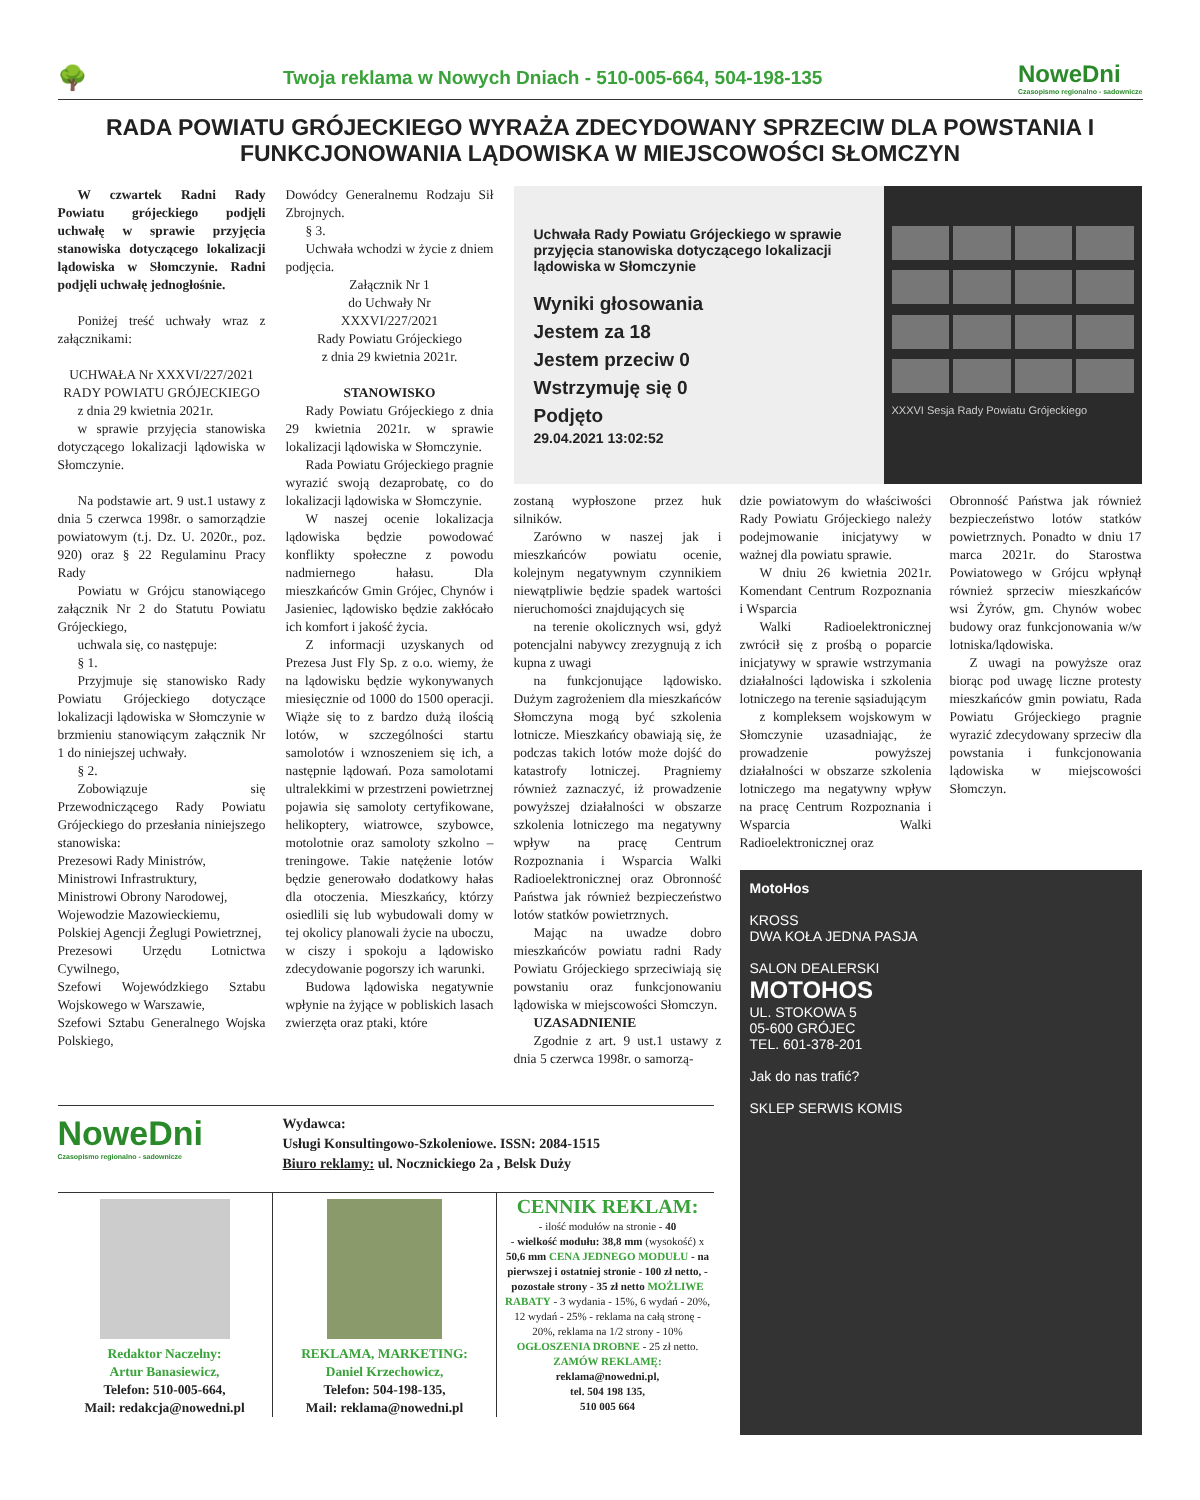🌳
Twoja reklama w Nowych Dniach - 510-005-664, 504-198-135
NoweDni
Czasopismo regionalno - sadownicze
RADA POWIATU GRÓJECKIEGO WYRAŻA ZDECYDOWANY SPRZECIW DLA POWSTANIA I FUNKCJONOWANIA LĄDOWISKA W MIEJSCOWOŚCI SŁOMCZYN
W czwartek Radni Rady Powiatu grójeckiego podjęli uchwałę w sprawie przyjęcia stanowiska dotyczącego lokalizacji lądowiska w Słomczynie. Radni podjęli uchwałę jednogłośnie.
Poniżej treść uchwały wraz z załącznikami:
UCHWAŁA Nr XXXVI/227/2021 RADY POWIATU GRÓJECKIEGO
z dnia 29 kwietnia 2021r.
w sprawie przyjęcia stanowiska dotyczącego lokalizacji lądowiska w Słomczynie.
Na podstawie art. 9 ust.1 ustawy z dnia 5 czerwca 1998r. o samorządzie powiatowym (t.j. Dz. U. 2020r., poz. 920) oraz § 22 Regulaminu Pracy Rady
Powiatu w Grójcu stanowiącego załącznik Nr 2 do Statutu Powiatu Grójeckiego,
uchwala się, co następuje:
§ 1.
Przyjmuje się stanowisko Rady Powiatu Grójeckiego dotyczące lokalizacji lądowiska w Słomczynie w brzmieniu stanowiącym załącznik Nr 1 do niniejszej uchwały.
§ 2.
Zobowiązuje się Przewodniczącego Rady Powiatu Grójeckiego do przesłania niniejszego stanowiska:
Prezesowi Rady Ministrów,
Ministrowi Infrastruktury,
Ministrowi Obrony Narodowej,
Wojewodzie Mazowieckiemu,
Polskiej Agencji Żeglugi Powietrznej,
Prezesowi Urzędu Lotnictwa Cywilnego,
Szefowi Wojewódzkiego Sztabu Wojskowego w Warszawie,
Szefowi Sztabu Generalnego Wojska Polskiego,
Dowódcy Generalnemu Rodzaju Sił Zbrojnych.
§ 3.
Uchwała wchodzi w życie z dniem podjęcia.
Załącznik Nr 1
do Uchwały Nr
XXXVI/227/2021
Rady Powiatu Grójeckiego
z dnia 29 kwietnia 2021r.
STANOWISKO
Rady Powiatu Grójeckiego z dnia 29 kwietnia 2021r. w sprawie lokalizacji lądowiska w Słomczynie.
Rada Powiatu Grójeckiego pragnie wyrazić swoją dezaprobatę, co do lokalizacji lądowiska w Słomczynie.
W naszej ocenie lokalizacja lądowiska będzie powodować konflikty społeczne z powodu nadmiernego hałasu. Dla mieszkańców Gmin Grójec, Chynów i Jasieniec, lądowisko będzie zakłócało ich komfort i jakość życia.
Z informacji uzyskanych od Prezesa Just Fly Sp. z o.o. wiemy, że na lądowisku będzie wykonywanych miesięcznie od 1000 do 1500 operacji. Wiąże się to z bardzo dużą ilością lotów, w szczególności startu samolotów i wznoszeniem się ich, a następnie lądowań. Poza samolotami ultralekkimi w przestrzeni powietrznej pojawia się samoloty certyfikowane, helikoptery, wiatrowce, szybowce, motolotnie oraz samoloty szkolno – treningowe. Takie natężenie lotów będzie generowało dodatkowy hałas dla otoczenia. Mieszkańcy, którzy osiedlili się lub wybudowali domy w tej okolicy planowali życie na uboczu, w ciszy i spokoju a lądowisko zdecydowanie pogorszy ich warunki.
Budowa lądowiska negatywnie wpłynie na żyjące w pobliskich lasach zwierzęta oraz ptaki, które
Uchwała Rady Powiatu Grójeckiego w sprawie przyjęcia stanowiska dotyczącego lokalizacji lądowiska w Słomczynie
Wyniki głosowania
Jestem za 18
Jestem przeciw 0
Wstrzymuję się 0
Podjęto
29.04.2021 13:02:52
XXXVI Sesja Rady Powiatu Grójeckiego
zostaną wypłoszone przez huk silników.
Zarówno w naszej jak i mieszkańców powiatu ocenie, kolejnym negatywnym czynnikiem niewątpliwie będzie spadek wartości nieruchomości znajdujących się
na terenie okolicznych wsi, gdyż potencjalni nabywcy zrezygnują z ich kupna z uwagi
na funkcjonujące lądowisko. Dużym zagrożeniem dla mieszkańców Słomczyna mogą być szkolenia lotnicze. Mieszkańcy obawiają się, że podczas takich lotów może dojść do katastrofy lotniczej. Pragniemy również zaznaczyć, iż prowadzenie powyższej działalności w obszarze szkolenia lotniczego ma negatywny wpływ na pracę Centrum Rozpoznania i Wsparcia Walki Radioelektronicznej oraz Obronność Państwa jak również bezpieczeństwo lotów statków powietrznych.
Mając na uwadze dobro mieszkańców powiatu radni Rady Powiatu Grójeckiego sprzeciwiają się powstaniu oraz funkcjonowaniu lądowiska w miejscowości Słomczyn.
UZASADNIENIE
Zgodnie z art. 9 ust.1 ustawy z dnia 5 czerwca 1998r. o samorzą-
dzie powiatowym do właściwości Rady Powiatu Grójeckiego należy podejmowanie inicjatywy w ważnej dla powiatu sprawie.
W dniu 26 kwietnia 2021r. Komendant Centrum Rozpoznania i Wsparcia
Walki Radioelektronicznej zwrócił się z prośbą o poparcie inicjatywy w sprawie wstrzymania działalności lądowiska i szkolenia lotniczego na terenie sąsiadującym
z kompleksem wojskowym w Słomczynie uzasadniając, że prowadzenie powyższej działalności w obszarze szkolenia lotniczego ma negatywny wpływ na pracę Centrum Rozpoznania i Wsparcia Walki Radioelektronicznej oraz
Obronność Państwa jak również bezpieczeństwo lotów statków powietrznych. Ponadto w dniu 17 marca 2021r. do Starostwa Powiatowego w Grójcu wpłynął również sprzeciw mieszkańców wsi Żyrów, gm. Chynów wobec budowy oraz funkcjonowania w/w lotniska/lądowiska.
Z uwagi na powyższe oraz biorąc pod uwagę liczne protesty mieszkańców gmin powiatu, Rada Powiatu Grójeckiego pragnie wyrazić zdecydowany sprzeciw dla powstania i funkcjonowania lądowiska w miejscowości Słomczyn.
MotoHos
KROSS
DWA KOŁA JEDNA PASJA
SALON DEALERSKI
MOTOHOS
UL. STOKOWA 5
05-600 GRÓJEC
TEL. 601-378-201
Jak do nas trafić?
SKLEP SERWIS KOMIS
NoweDni
Czasopismo regionalno - sadownicze
Wydawca:
Usługi Konsultingowo-Szkoleniowe. ISSN: 2084-1515
Biuro reklamy: ul. Nocznickiego 2a , Belsk Duży
Redaktor Naczelny:
Artur Banasiewicz,
Telefon: 510-005-664,
Mail: redakcja@nowedni.pl
REKLAMA, MARKETING:
Daniel Krzechowicz,
Telefon: 504-198-135,
Mail: reklama@nowedni.pl
CENNIK REKLAM:
- ilość modułów na stronie - 40
- wielkość modułu: 38,8 mm (wysokość) x 50,6 mm CENA JEDNEGO MODUŁU - na pierwszej i ostatniej stronie - 100 zł netto, - pozostałe strony - 35 zł netto MOŻLIWE RABATY - 3 wydania - 15%, 6 wydań - 20%, 12 wydań - 25% - reklama na całą stronę - 20%, reklama na 1/2 strony - 10% OGŁOSZENIA DROBNE - 25 zł netto.
ZAMÓW REKLAMĘ:
reklama@nowedni.pl,
tel. 504 198 135,
510 005 664